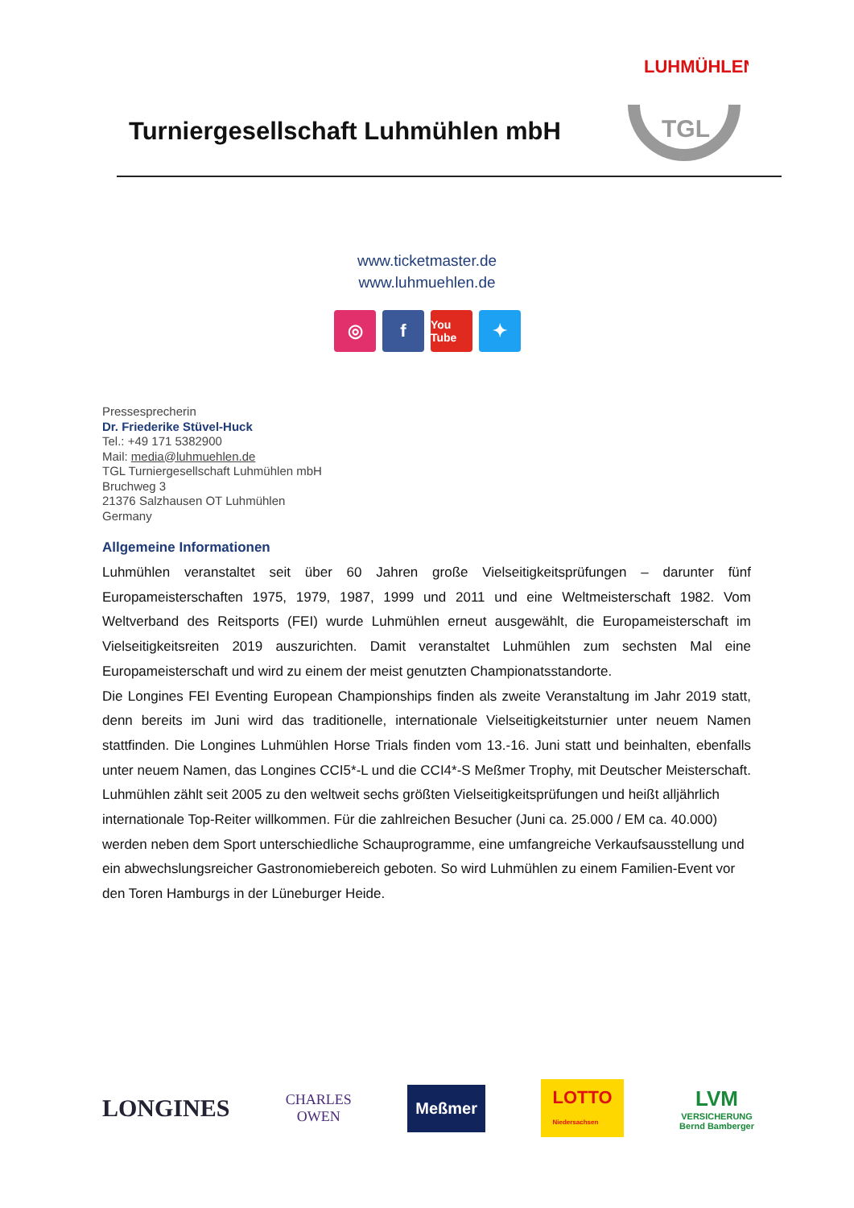Turniergesellschaft Luhmühlen mbH
LUHMÜHLEN
TGL
www.ticketmaster.de
www.luhmuehlen.de
◎ f
You Tube
✦
Pressesprecherin
Dr. Friederike Stüvel-Huck
Tel.: +49 171 5382900
Mail: media@luhmuehlen.de
TGL Turniergesellschaft Luhmühlen mbH
Bruchweg 3
21376 Salzhausen OT Luhmühlen
Germany
Allgemeine Informationen
Luhmühlen veranstaltet seit über 60 Jahren große Vielseitigkeitsprüfungen – darunter fünf Europameisterschaften 1975, 1979, 1987, 1999 und 2011 und eine Weltmeisterschaft 1982. Vom Weltverband des Reitsports (FEI) wurde Luhmühlen erneut ausgewählt, die Europameisterschaft im Vielseitigkeitsreiten 2019 auszurichten. Damit veranstaltet Luhmühlen zum sechsten Mal eine Europameisterschaft und wird zu einem der meist genutzten Championatsstandorte.
Die Longines FEI Eventing European Championships finden als zweite Veranstaltung im Jahr 2019 statt, denn bereits im Juni wird das traditionelle, internationale Vielseitigkeitsturnier unter neuem Namen stattfinden. Die Longines Luhmühlen Horse Trials finden vom 13.-16. Juni statt und beinhalten, ebenfalls unter neuem Namen, das Longines CCI5*-L und die CCI4*-S Meßmer Trophy, mit Deutscher Meisterschaft.
Luhmühlen zählt seit 2005 zu den weltweit sechs größten Vielseitigkeitsprüfungen und heißt alljährlich internationale Top-Reiter willkommen. Für die zahlreichen Besucher (Juni ca. 25.000 / EM ca. 40.000) werden neben dem Sport unterschiedliche Schauprogramme, eine umfangreiche Verkaufsausstellung und ein abwechslungsreicher Gastronomiebereich geboten. So wird Luhmühlen zu einem Familien-Event vor den Toren Hamburgs in der Lüneburger Heide.
LONGINES
CHARLES
OWEN
Meßmer
LOTTO
Niedersachsen
LVM
VERSICHERUNG
Bernd Bamberger